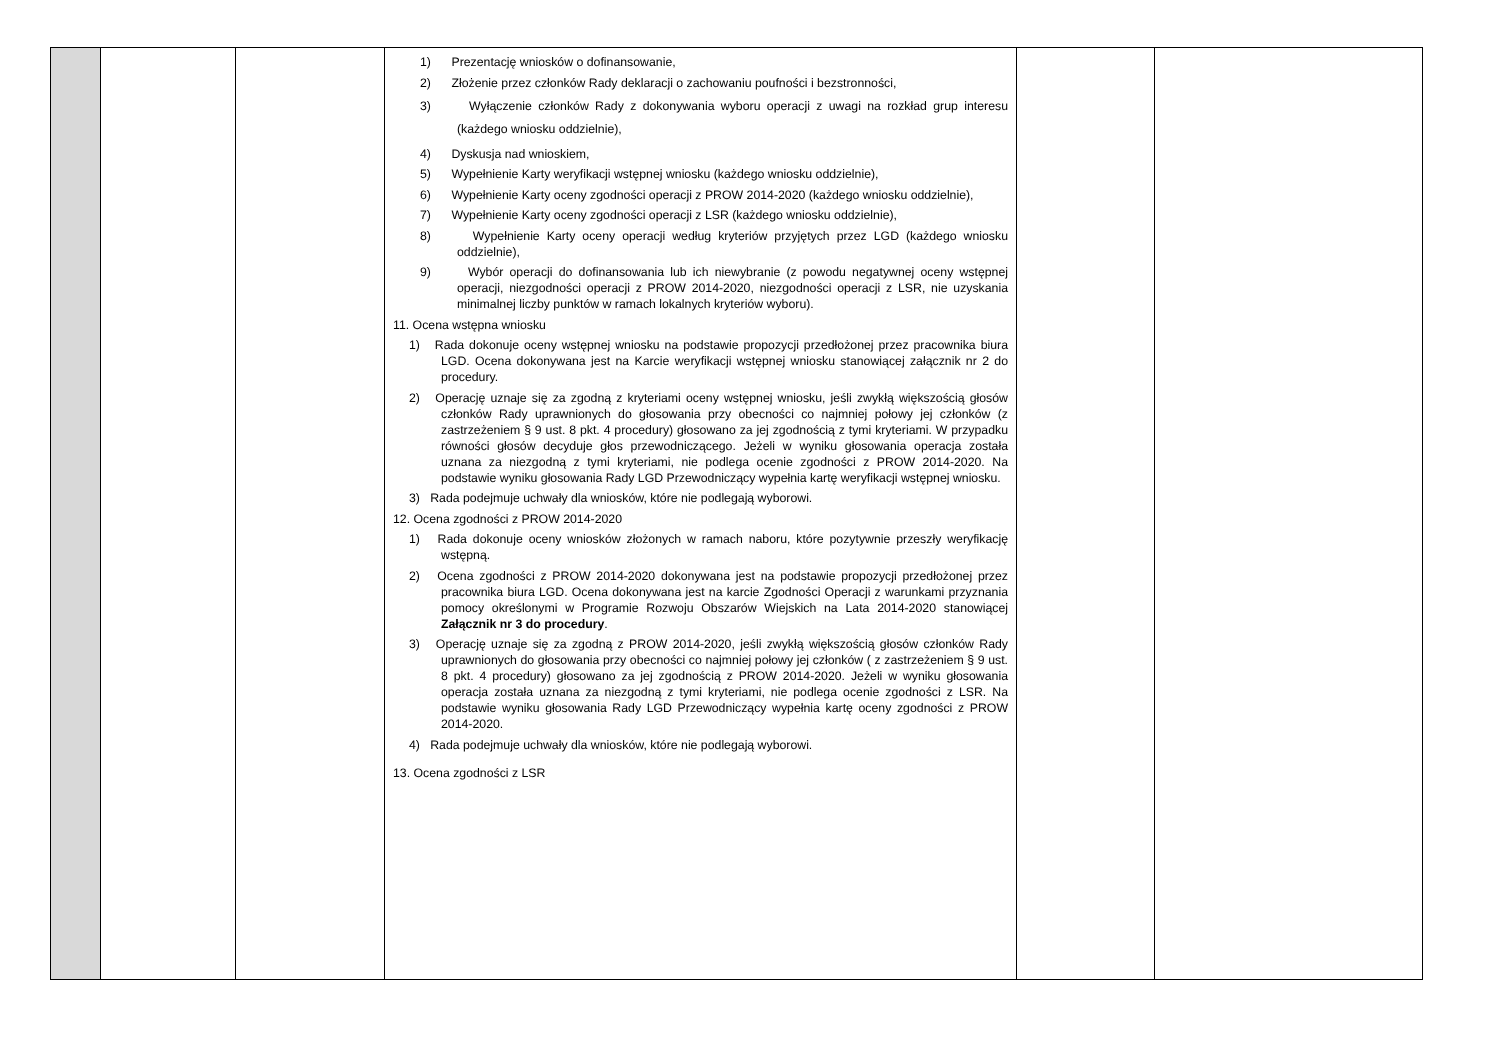| | | | 1) Prezentację wniosków o dofinansowanie, 2) Złożenie przez członków Rady deklaracji o zachowaniu poufności i bezstronności, 3) Wyłączenie członków Rady z dokonywania wyboru operacji z uwagi na rozkład grup interesu (każdego wniosku oddzielnie), 4) Dyskusja nad wnioskiem, 5) Wypełnienie Karty weryfikacji wstępnej wniosku (każdego wniosku oddzielnie), 6) Wypełnienie Karty oceny zgodności operacji z PROW 2014-2020 (każdego wniosku oddzielnie), 7) Wypełnienie Karty oceny zgodności operacji z LSR (każdego wniosku oddzielnie), 8) Wypełnienie Karty oceny operacji według kryteriów przyjętych przez LGD (każdego wniosku oddzielnie), 9) Wybór operacji do dofinansowania lub ich niewybranie (z powodu negatywnej oceny wstępnej operacji, niezgodności operacji z PROW 2014-2020, niezgodności operacji z LSR, nie uzyskania minimalnej liczby punktów w ramach lokalnych kryteriów wyboru). 11. Ocena wstępna wniosku 1) Rada dokonuje oceny wstępnej wniosku na podstawie propozycji przedłożonej przez pracownika biura LGD. Ocena dokonywana jest na Karcie weryfikacji wstępnej wniosku stanowiącej załącznik nr 2 do procedury. 2) Operację uznaje się za zgodną z kryteriami oceny wstępnej wniosku, jeśli zwykłą większością głosów członków Rady uprawnionych do głosowania przy obecności co najmniej połowy jej członków (z zastrzeżeniem § 9 ust. 8 pkt. 4 procedury) głosowano za jej zgodnością z tymi kryteriami. W przypadku równości głosów decyduje głos przewodniczącego. Jeżeli w wyniku głosowania operacja została uznana za niezgodną z tymi kryteriami, nie podlega ocenie zgodności z PROW 2014-2020. Na podstawie wyniku głosowania Rady LGD Przewodniczący wypełnia kartę weryfikacji wstępnej wniosku. 3) Rada podejmuje uchwały dla wniosków, które nie podlegają wyborowi. 12. Ocena zgodności z PROW 2014-2020 1) Rada dokonuje oceny wniosków złożonych w ramach naboru, które pozytywnie przeszły weryfikację wstępną. 2) Ocena zgodności z PROW 2014-2020 dokonywana jest na podstawie propozycji przedłożonej przez pracownika biura LGD. Ocena dokonywana jest na karcie Zgodności Operacji z warunkami przyznania pomocy określonymi w Programie Rozwoju Obszarów Wiejskich na Lata 2014-2020 stanowiącej Załącznik nr 3 do procedury . 3) Operację uznaje się za zgodną z PROW 2014-2020, jeśli zwykłą większością głosów członków Rady uprawnionych do głosowania przy obecności co najmniej połowy jej członków ( z zastrzeżeniem § 9 ust. 8 pkt. 4 procedury) głosowano za jej zgodnością z PROW 2014-2020. Jeżeli w wyniku głosowania operacja została uznana za niezgodną z tymi kryteriami, nie podlega ocenie zgodności z LSR. Na podstawie wyniku głosowania Rady LGD Przewodniczący wypełnia kartę oceny zgodności z PROW 2014-2020. 4) Rada podejmuje uchwały dla wniosków, które nie podlegają wyborowi. 13. Ocena zgodności z LSR | | |